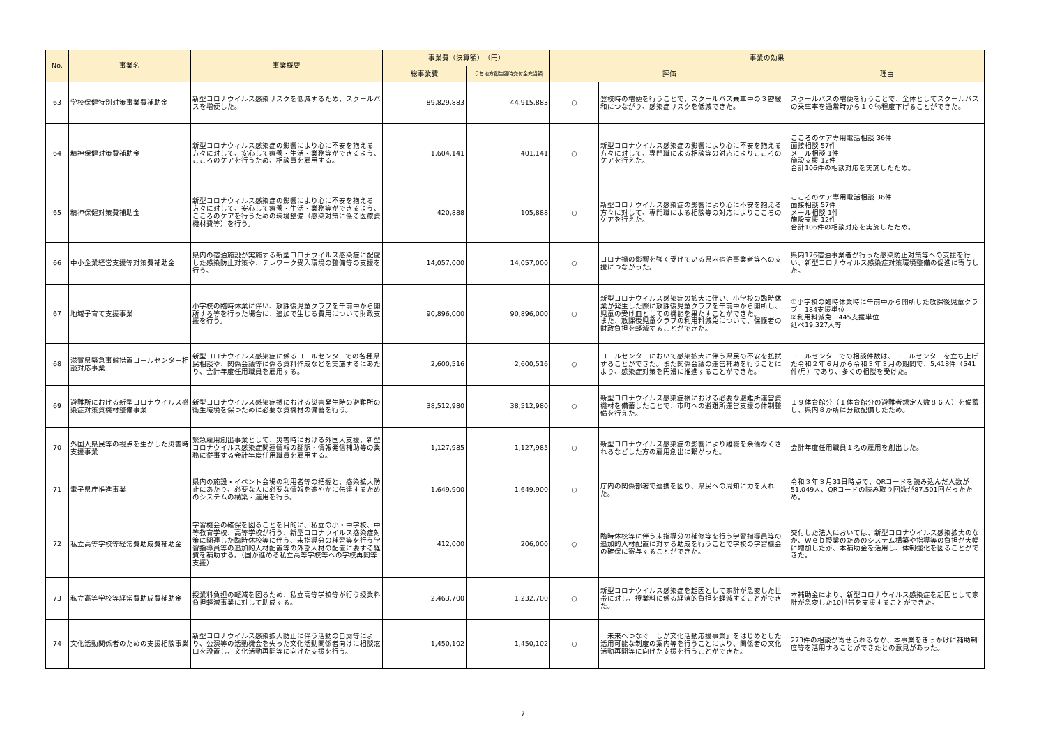| No. | 事業名 | 事業概要 | 事業費（決算額） （円） | | 事業の効果 | | |
| --- | --- | --- | --- | --- | --- | --- | --- |
| | | | 総事業費 | うち地方創生臨時交付金充当額 | 評価 | | 理由 |
| 63 | 学校保健特別対策事業費補助金 | 新型コロナウイルス感染リスクを低減するため、スクールバスを増便した。 | 89,829,883 | 44,915,883 | ○ | 登校時の増便を行うことで、スクールバス乗車中の３密緩和につながり、感染症リスクを低減できた。 | スクールバスの増便を行うことで、全体としてスクールバスの乗車率を通常時から１０％程度下げることができた。 |
| 64 | 精神保健対策費補助金 | 新型コロナウィルス感染症の影響により心に不安を抱える方々に対して、安心して療養・生活・業務等ができるよう、こころのケアを行うため、相談員を雇用する。 | 1,604,141 | 401,141 | ○ | 新型コロナウイルス感染症の影響により心に不安を抱える方々に対して、専門職による相談等の対応によりこころのケアを行えた。 | こころのケア専用電話相談 36件 面接相談 57件 メール相談 1件 施設支援 12件 合計106件の相談対応を実施したため。 |
| 65 | 精神保健対策費補助金 | 新型コロナウィルス感染症の影響により心に不安を抱える方々に対して、安心して療養・生活・業務等ができるよう、こころのケアを行うための環境整備（感染対策に係る医療資機材費等）を行う。 | 420,888 | 105,888 | ○ | 新型コロナウイルス感染症の影響により心に不安を抱える方々に対して、専門職による相談等の対応によりこころのケアを行えた。 | こころのケア専用電話相談 36件 面接相談 57件 メール相談 1件 施設支援 12件 合計106件の相談対応を実施したため。 |
| 66 | 中小企業経営支援等対策費補助金 | 県内の宿泊施設が実施する新型コロナウイルス感染症に配慮した感染防止対策や、テレワーク受入環境の整備等の支援を行う。 | 14,057,000 | 14,057,000 | ○ | コロナ禍の影響を強く受けている県内宿泊事業者等への支援につながった。 | 県内176宿泊事業者が行った感染防止対策等への支援を行い、新型コロナウイルス感染症対策環境整備の促進に寄与した。 |
| 67 | 地域子育て支援事業 | 小学校の臨時休業に伴い、放課後児童クラブを午前中から開所する等を行った場合に、追加で生じる費用について財政支援を行う。 | 90,896,000 | 90,896,000 | ○ | 新型コロナウイルス感染症の拡大に伴い、小学校の臨時休業が発生した際に放課後児童クラブを午前中から開所し、児童の受け皿としての機能を果たすことができた。 また、放課後児童クラブの利用料減免について、保護者の財政負担を軽減することができた。 | ①小学校の臨時休業時に午前中から開所した放課後児童クラブ 184支援単位 ②利用料減免 445支援単位 延べ19,327人等 |
| 68 | 滋賀県緊急事態措置コールセンター相談対応事業 | 新型コロナウイルス感染症に係るコールセンターでの各種県民相談や、関係会議等に係る資料作成などを実施するにあたり、会計年度任用職員を雇用する。 | 2,600,516 | 2,600,516 | ○ | コールセンターにおいて感染拡大に伴う県民の不安を払拭することができた。また関係会議の運営補助を行うことにより、感染症対策を円滑に推進することができた。 | コールセンターでの相談件数は、コールセンターを立ち上げた令和２年６月から令和３年３月の期間で、5,418件（541件/月）であり、多くの相談を受けた。 |
| 69 | 避難所における新型コロナウイルス感染症対策資機材整備事業 | 新型コロナウイルス感染症禍における災害発生時の避難所の衛生環境を保つために必要な資機材の備蓄を行う。 | 38,512,980 | 38,512,980 | ○ | 新型コロナウイルス感染症禍における必要な避難所運営資機材を備蓄したことで、市町への避難所運営支援の体制整備を行えた。 | １９体育館分（１体育館分の避難者想定人数８６人）を備蓄し、県内８か所に分散配備したため。 |
| 70 | 外国人県民等の視点を生かした災害時支援事業 | 緊急雇用創出事業として、災害時における外国人支援、新型コロナウイルス感染症関連情報の翻訳・情報発信補助等の業務に従事する会計年度任用職員を雇用する。 | 1,127,985 | 1,127,985 | ○ | 新型コロナウイルス感染症の影響により離職を余儀なくされるなどした方の雇用創出に繋がった。 | 会計年度任用職員１名の雇用を創出した。 |
| 71 | 電子県庁推進事業 | 県内の施設・イベント会場の利用者等の把握と、感染拡大防止にあたり、必要な人に必要な情報を速やかに伝達するためのシステムの構築・運用を行う。 | 1,649,900 | 1,649,900 | ○ | 庁内の関係部署で連携を図り、県民への周知に力を入れた。 | 令和３年３月31日時点で、QRコードを読み込んだ人数が51,049人、QRコードの読み取り回数が87,501回だったため。 |
| 72 | 私立高等学校等経常費助成費補助金 | 学習機会の確保を図ることを目的に、私立の小・中学校、中等教育学校、高等学校が行う、新型コロナウイルス感染症対策に関連した臨時休校等に伴う、未指導分の補習等を行う学習指導員等の追加的人材配置等の外部人材の配置に要する経費を補助する。（国が進める私立高等学校等への学校再開等支援） | 412,000 | 206,000 | ○ | 臨時休校等に伴う未指導分の補修等を行う学習指導員等の追加的人材配置に対する助成を行うことで学校の学習機会の確保に寄与することができた。 | 交付した法人においては、新型コロナウイルス感染拡大のなか、Ｗｅｂ授業のためのシステム構築や指導等の負担が大幅に増加したが、本補助金を活用し、体制強化を図ることができた。 |
| 73 | 私立高等学校等経常費助成費補助金 | 授業料負担の軽減を図るため、私立高等学校等が行う授業料負担軽減事業に対して助成する。 | 2,463,700 | 1,232,700 | ○ | 新型コロナウイルス感染症を起因として家計が急変した世帯に対し、授業料に係る経済的負担を軽減することができた。 | 本補助金により、新型コロナウイルス感染症を起因として家計が急変した10世帯を支援することができた。 |
| 74 | 文化活動関係者のための支援相談事業 | 新型コロナウイルス感染拡大防止に伴う活動の自粛等により、公演等の活動機会を失った文化活動関係者向けに相談窓口を設置し、文化活動再開等に向けた支援を行う。 | 1,450,102 | 1,450,102 | ○ | 「未来へつなぐ しが文化活動応援事業」をはじめとした活用可能な制度の案内等を行うことにより、関係者の文化活動再開等に向けた支援を行うことができた。 | 273件の相談が寄せられるなか、本事業をきっかけに補助制度等を活用することができたとの意見があった。 |
7